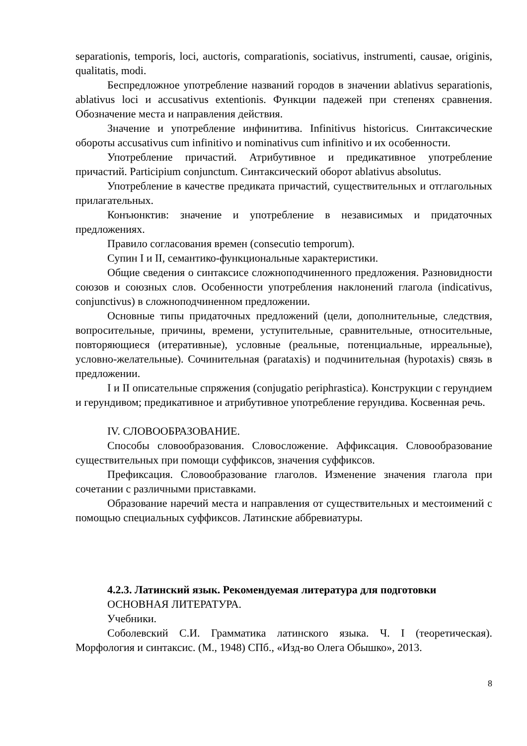separationis, temporis, loci, auctoris, comparationis, sociativus, instrumenti, causae, originis, qualitatis, modi.
Беспредложное употребление названий городов в значении ablativus separationis, ablativus loci и accusativus extentionis. Функции падежей при степенях сравнения. Обозначение места и направления действия.
Значение и употребление инфинитива. Infinitivus historicus. Синтаксические обороты accusativus cum infinitivo и nominativus cum infinitivo и их особенности.
Употребление причастий. Атрибутивное и предикативное употребление причастий. Participium conjunctum. Синтаксический оборот ablativus absolutus.
Употребление в качестве предиката причастий, существительных и отглагольных прилагательных.
Конъюнктив: значение и употребление в независимых и придаточных предложениях.
Правило согласования времен (consecutio temporum).
Супин I и II, семантико-функциональные характеристики.
Общие сведения о синтаксисе сложноподчиненного предложения. Разновидности союзов и союзных слов. Особенности употребления наклонений глагола (indicativus, conjunctivus) в сложноподчиненном предложении.
Основные типы придаточных предложений (цели, дополнительные, следствия, вопросительные, причины, времени, уступительные, сравнительные, относительные, повторяющиеся (итеративные), условные (реальные, потенциальные, ирреальные), условно-желательные). Сочинительная (parataxis) и подчинительная (hypotaxis) связь в предложении.
I и II описательные спряжения (conjugatio periphrastica). Конструкции с герундием и герундивом; предикативное и атрибутивное употребление герундива. Косвенная речь.
IV. СЛОВООБРАЗОВАНИЕ.
Способы словообразования. Словосложение. Аффиксация. Словообразование существительных при помощи суффиксов, значения суффиксов.
Префиксация. Словообразование глаголов. Изменение значения глагола при сочетании с различными приставками.
Образование наречий места и направления от существительных и местоимений с помощью специальных суффиксов. Латинские аббревиатуры.
4.2.3. Латинский язык. Рекомендуемая литература для подготовки
ОСНОВНАЯ ЛИТЕРАТУРА.
Учебники.
Соболевский С.И. Грамматика латинского языка. Ч. I (теоретическая). Морфология и синтаксис. (М., 1948) СПб., «Изд-во Олега Обышко», 2013.
8